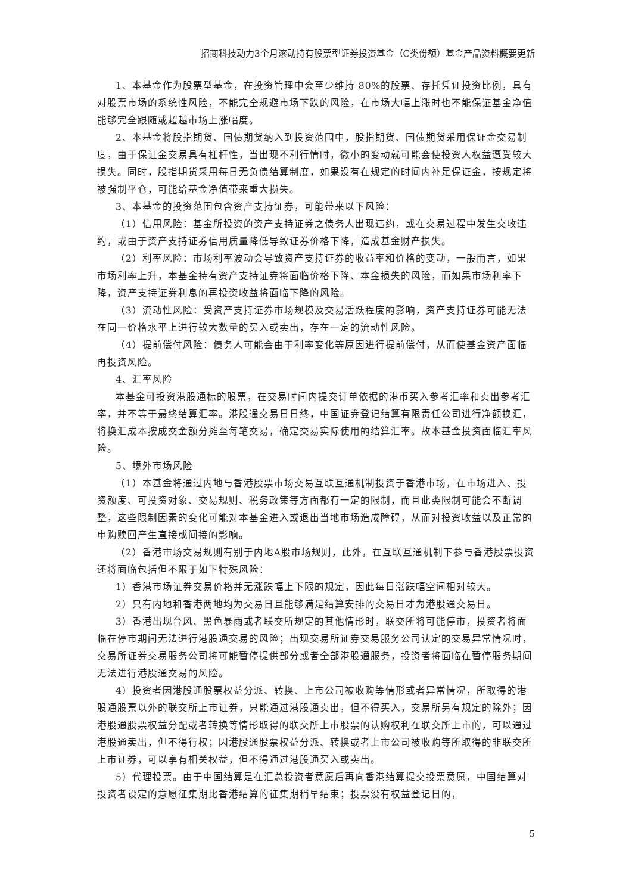招商科技动力3个月滚动持有股票型证券投资基金（C类份额）基金产品资料概要更新
1、本基金作为股票型基金，在投资管理中会至少维持 80%的股票、存托凭证投资比例，具有对股票市场的系统性风险，不能完全规避市场下跌的风险，在市场大幅上涨时也不能保证基金净值能够完全跟随或超越市场上涨幅度。
2、本基金将股指期货、国债期货纳入到投资范围中，股指期货、国债期货采用保证金交易制度，由于保证金交易具有杠杆性，当出现不利行情时，微小的变动就可能会使投资人权益遭受较大损失。同时，股指期货采用每日无负债结算制度，如果没有在规定的时间内补足保证金，按规定将被强制平仓，可能给基金净值带来重大损失。
3、本基金的投资范围包含资产支持证券，可能带来以下风险：
（1）信用风险：基金所投资的资产支持证券之债务人出现违约，或在交易过程中发生交收违约，或由于资产支持证券信用质量降低导致证券价格下降，造成基金财产损失。
（2）利率风险：市场利率波动会导致资产支持证券的收益率和价格的变动，一般而言，如果市场利率上升，本基金持有资产支持证券将面临价格下降、本金损失的风险，而如果市场利率下降，资产支持证券利息的再投资收益将面临下降的风险。
（3）流动性风险：受资产支持证券市场规模及交易活跃程度的影响，资产支持证券可能无法在同一价格水平上进行较大数量的买入或卖出，存在一定的流动性风险。
（4）提前偿付风险：债务人可能会由于利率变化等原因进行提前偿付，从而使基金资产面临再投资风险。
4、汇率风险
本基金可投资港股通标的股票，在交易时间内提交订单依据的港币买入参考汇率和卖出参考汇率，并不等于最终结算汇率。港股通交易日日终，中国证券登记结算有限责任公司进行净额换汇，将换汇成本按成交金额分摊至每笔交易，确定交易实际使用的结算汇率。故本基金投资面临汇率风险。
5、境外市场风险
（1）本基金将通过内地与香港股票市场交易互联互通机制投资于香港市场，在市场进入、投资额度、可投资对象、交易规则、税务政策等方面都有一定的限制，而且此类限制可能会不断调整，这些限制因素的变化可能对本基金进入或退出当地市场造成障碍，从而对投资收益以及正常的申购赎回产生直接或间接的影响。
（2）香港市场交易规则有别于内地A股市场规则，此外，在互联互通机制下参与香港股票投资还将面临包括但不限于如下特殊风险：
1）香港市场证券交易价格并无涨跌幅上下限的规定，因此每日涨跌幅空间相对较大。
2）只有内地和香港两地均为交易日且能够满足结算安排的交易日才为港股通交易日。
3）香港出现台风、黑色暴雨或者联交所规定的其他情形时，联交所将可能停市，投资者将面临在停市期间无法进行港股通交易的风险；出现交易所证券交易服务公司认定的交易异常情况时，交易所证券交易服务公司将可能暂停提供部分或者全部港股通服务，投资者将面临在暂停服务期间无法进行港股通交易的风险。
4）投资者因港股通股票权益分派、转换、上市公司被收购等情形或者异常情况，所取得的港股通股票以外的联交所上市证券，只能通过港股通卖出，但不得买入，交易所另有规定的除外；因港股通股票权益分配或者转换等情形取得的联交所上市股票的认购权利在联交所上市的，可以通过港股通卖出，但不得行权；因港股通股票权益分派、转换或者上市公司被收购等所取得的非联交所上市证券，可以享有相关权益，但不得通过港股通买入或卖出。
5）代理投票。由于中国结算是在汇总投资者意愿后再向香港结算提交投票意愿，中国结算对投资者设定的意愿征集期比香港结算的征集期稍早结束；投票没有权益登记日的，
5